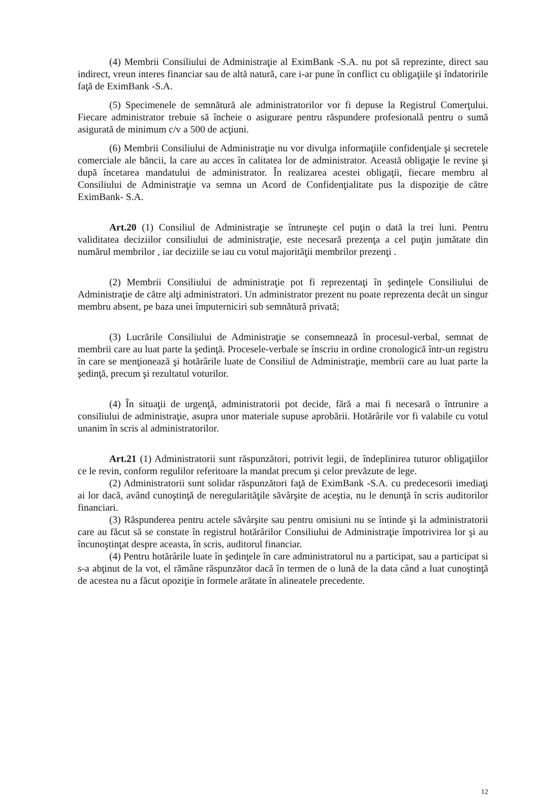(4) Membrii Consiliului de Administraţie al EximBank -S.A. nu pot să reprezinte, direct sau indirect, vreun interes financiar sau de altă natură, care i-ar pune în conflict cu obligaţiile şi îndatoririle faţă de EximBank -S.A.
(5) Specimenele de semnătură ale administratorilor vor fi depuse la Registrul Comerţului. Fiecare administrator trebuie să încheie o asigurare pentru răspundere profesională pentru o sumă asigurată de minimum c/v a 500 de acţiuni.
(6) Membrii Consiliului de Administraţie nu vor divulga informaţiile confidenţiale şi secretele comerciale ale băncii, la care au acces în calitatea lor de administrator. Această obligaţie le revine şi după încetarea mandatului de administrator. În realizarea acestei obligaţii, fiecare membru al Consiliului de Administraţie va semna un Acord de Confidenţialitate pus la dispoziţie de către EximBank- S.A.
Art.20 (1) Consiliul de Administraţie se întruneşte cel puţin o dată la trei luni. Pentru validitatea deciziilor consiliului de administraţie, este necesară prezenţa a cel puţin jumătate din numărul membrilor , iar deciziile se iau cu votul majorităţii membrilor prezenţi .
(2) Membrii Consiliului de administraţie pot fi reprezentaţi în şedinţele Consiliului de Administraţie de către alţi administratori. Un administrator prezent nu poate reprezenta decât un singur membru absent, pe baza unei împuterniciri sub semnătură privată;
(3) Lucrările Consiliului de Administraţie se consemnează în procesul-verbal, semnat de membrii care au luat parte la şedinţă. Procesele-verbale se înscriu in ordine cronologică într-un registru în care se menţionează şi hotărârile luate de Consiliul de Administraţie, membrii care au luat parte la şedinţă, precum şi rezultatul voturilor.
(4) În situaţii de urgenţă, administratorii pot decide, fără a mai fi necesară o întrunire a consiliului de administraţie, asupra unor materiale supuse aprobării. Hotărârile vor fi valabile cu votul unanim în scris al administratorilor.
Art.21 (1) Administratorii sunt răspunzători, potrivit legii, de îndeplinirea tuturor obligaţiilor ce le revin, conform regulilor referitoare la mandat precum şi celor prevăzute de lege.
(2) Administratorii sunt solidar răspunzători faţă de EximBank -S.A. cu predecesorii imediaţi ai lor dacă, având cunoştinţă de neregularităţile săvârşite de aceştia, nu le denunţă în scris auditorilor financiari.
(3) Răspunderea pentru actele săvârşite sau pentru omisiuni nu se întinde şi la administratorii care au făcut să se constate în registrul hotărârilor Consiliului de Administraţie împotrivirea lor şi au încunoştinţat despre aceasta, în scris, auditorul financiar.
(4) Pentru hotărârile luate în şedinţele în care administratorul nu a participat, sau a participat si s-a abţinut de la vot, el rămâne răspunzător dacă în termen de o lună de la data când a luat cunoştinţă de acestea nu a făcut opoziţie în formele arătate în alineatele precedente.
12